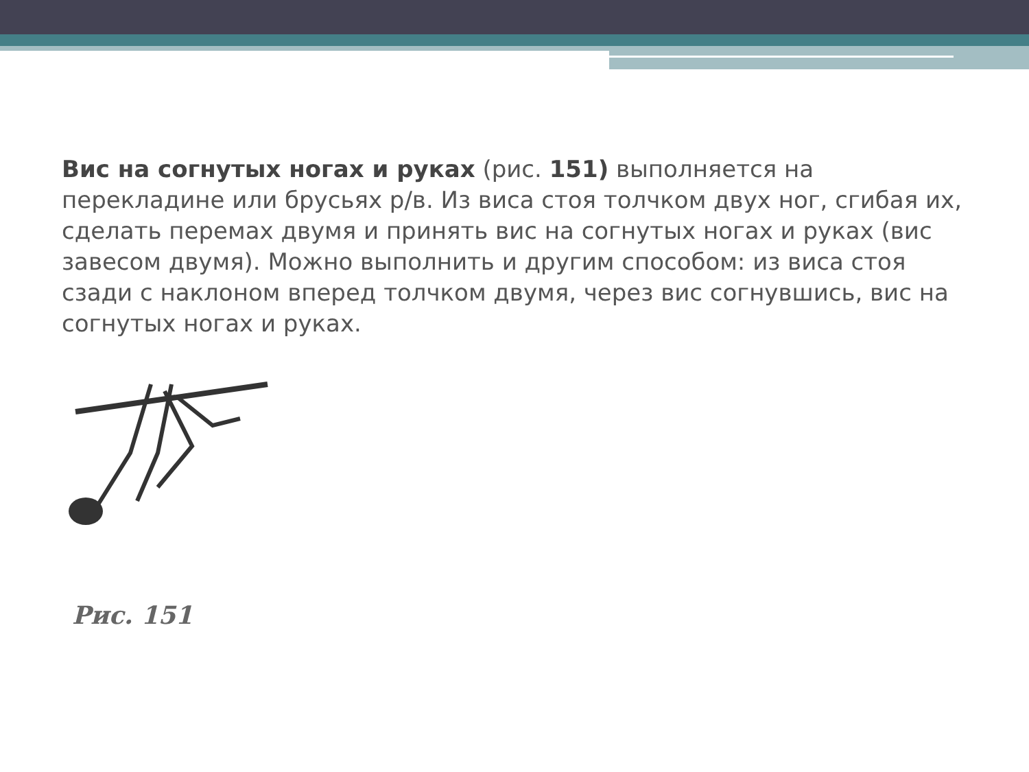Вис на согнутых ногах и руках (рис. 151) выполняется на перекладине или брусьях р/в. Из виса стоя толчком двух ног, сгибая их, сделать перемах двумя и принять вис на согнутых ногах и руках (вис завесом двумя). Можно выполнить и другим способом: из виса стоя сзади с наклоном вперед толчком двумя, через вис согнувшись, вис на согнутых ногах и руках.
Рис. 151